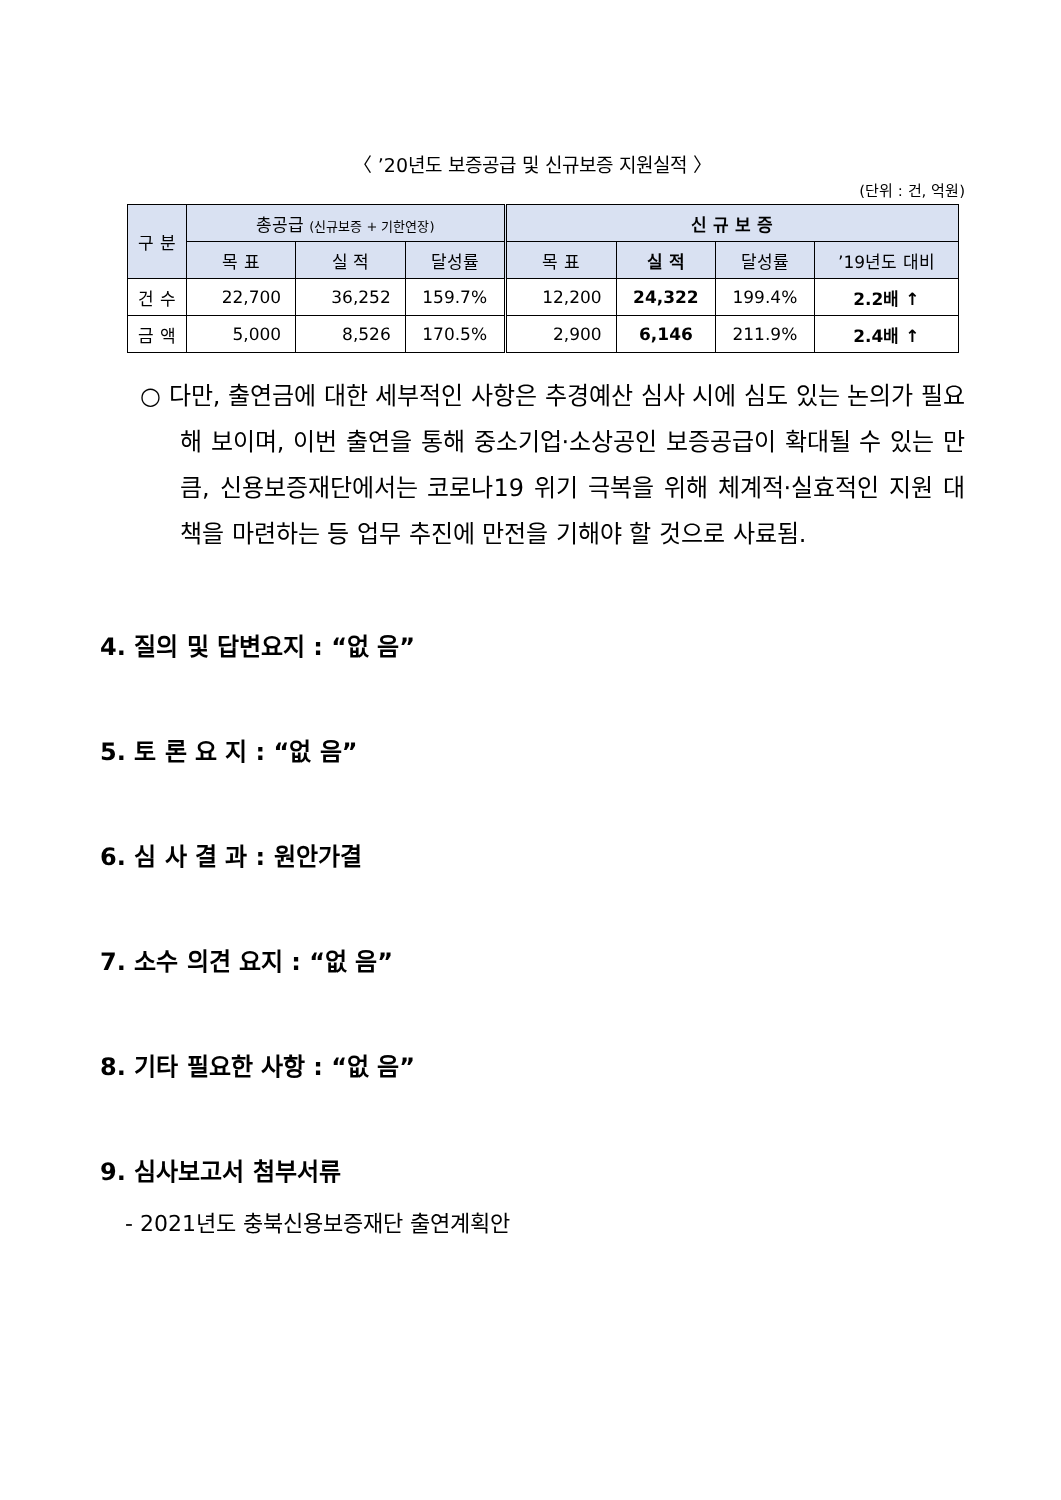〈 ’20년도 보증공급 및 신규보증 지원실적 〉
(단위 : 건, 억원)
| 구 분 | 총공급 (신규보증 + 기한연장) | | | 신 규 보 증 | | | |
| --- | --- | --- | --- | --- | --- | --- | --- |
| | 목 표 | 실 적 | 달성률 | 목 표 | 실 적 | 달성률 | ’19년도 대비 |
| 건 수 | 22,700 | 36,252 | 159.7% | 12,200 | 24,322 | 199.4% | 2.2배 ↑ |
| 금 액 | 5,000 | 8,526 | 170.5% | 2,900 | 6,146 | 211.9% | 2.4배 ↑ |
○ 다만, 출연금에 대한 세부적인 사항은 추경예산 심사 시에 심도 있는 논의가 필요해 보이며, 이번 출연을 통해 중소기업·소상공인 보증공급이 확대될 수 있는 만큼, 신용보증재단에서는 코로나19 위기 극복을 위해 체계적·실효적인 지원 대책을 마련하는 등 업무 추진에 만전을 기해야 할 것으로 사료됨.
4. 질의 및 답변요지 : “없 음”
5. 토 론 요 지 : “없 음”
6. 심 사 결 과 : 원안가결
7. 소수 의견 요지 : “없 음”
8. 기타 필요한 사항 : “없 음”
9. 심사보고서 첨부서류
- 2021년도 충북신용보증재단 출연계획안